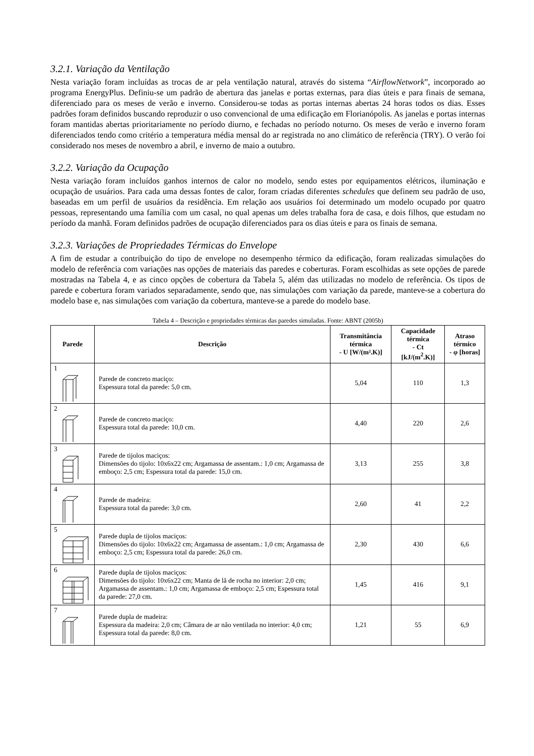3.2.1. Variação da Ventilação
Nesta variação foram incluídas as trocas de ar pela ventilação natural, através do sistema “AirflowNetwork”, incorporado ao programa EnergyPlus. Definiu-se um padrão de abertura das janelas e portas externas, para dias úteis e para finais de semana, diferenciado para os meses de verão e inverno. Considerou-se todas as portas internas abertas 24 horas todos os dias. Esses padrões foram definidos buscando reproduzir o uso convencional de uma edificação em Florianópolis. As janelas e portas internas foram mantidas abertas prioritariamente no período diurno, e fechadas no período noturno. Os meses de verão e inverno foram diferenciados tendo como critério a temperatura média mensal do ar registrada no ano climático de referência (TRY). O verão foi considerado nos meses de novembro a abril, e inverno de maio a outubro.
3.2.2. Variação da Ocupação
Nesta variação foram incluídos ganhos internos de calor no modelo, sendo estes por equipamentos elétricos, iluminação e ocupação de usuários. Para cada uma dessas fontes de calor, foram criadas diferentes schedules que definem seu padrão de uso, baseadas em um perfil de usuários da residência. Em relação aos usuários foi determinado um modelo ocupado por quatro pessoas, representando uma família com um casal, no qual apenas um deles trabalha fora de casa, e dois filhos, que estudam no período da manhã. Foram definidos padrões de ocupação diferenciados para os dias úteis e para os finais de semana.
3.2.3. Variações de Propriedades Térmicas do Envelope
A fim de estudar a contribuição do tipo de envelope no desempenho térmico da edificação, foram realizadas simulações do modelo de referência com variações nas opções de materiais das paredes e coberturas. Foram escolhidas as sete opções de parede mostradas na Tabela 4, e as cinco opções de cobertura da Tabela 5, além das utilizadas no modelo de referência. Os tipos de parede e cobertura foram variados separadamente, sendo que, nas simulações com variação da parede, manteve-se a cobertura do modelo base e, nas simulações com variação da cobertura, manteve-se a parede do modelo base.
Tabela 4 – Descrição e propriedades térmicas das paredes simuladas. Fonte: ABNT (2005b)
| Parede | Descrição | Transmitância térmica - U [W/(m².K)] | Capacidade térmica - Ct [kJ/(m<sup>2</sup>.K)] | Atraso térmico - φ [horas] |
| --- | --- | --- | --- | --- |
| 1 | Parede de concreto maciço: Espessura total da parede: 5,0 cm. | 5,04 | 110 | 1,3 |
| 2 | Parede de concreto maciço: Espessura total da parede: 10,0 cm. | 4,40 | 220 | 2,6 |
| 3 | Parede de tijolos maciços: Dimensões do tijolo: 10x6x22 cm; Argamassa de assentam.: 1,0 cm; Argamassa de emboço: 2,5 cm; Espessura total da parede: 15,0 cm. | 3,13 | 255 | 3,8 |
| 4 | Parede de madeira: Espessura total da parede: 3,0 cm. | 2,60 | 41 | 2,2 |
| 5 | Parede dupla de tijolos maciços: Dimensões do tijolo: 10x6x22 cm; Argamassa de assentam.: 1,0 cm; Argamassa de emboço: 2,5 cm; Espessura total da parede: 26,0 cm. | 2,30 | 430 | 6,6 |
| 6 | Parede dupla de tijolos maciços: Dimensões do tijolo: 10x6x22 cm; Manta de lã de rocha no interior: 2,0 cm; Argamassa de assentam.: 1,0 cm; Argamassa de emboço: 2,5 cm; Espessura total da parede: 27,0 cm. | 1,45 | 416 | 9,1 |
| 7 | Parede dupla de madeira: Espessura da madeira: 2,0 cm; Câmara de ar não ventilada no interior: 4,0 cm; Espessura total da parede: 8,0 cm. | 1,21 | 55 | 6,9 |